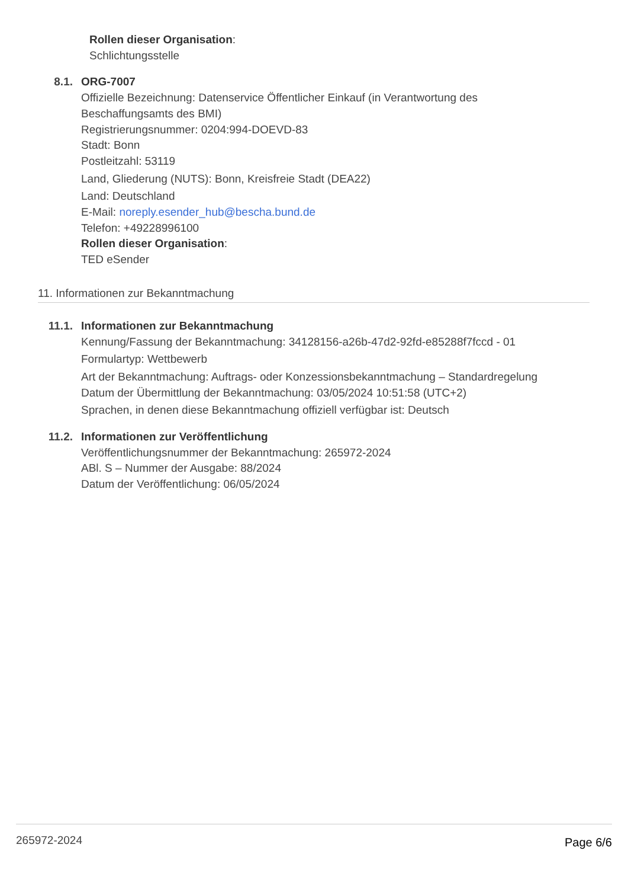Rollen dieser Organisation:
Schlichtungsstelle
8.1. ORG-7007
Offizielle Bezeichnung: Datenservice Öffentlicher Einkauf (in Verantwortung des
Beschaffungsamts des BMI)
Registrierungsnummer: 0204:994-DOEVD-83
Stadt: Bonn
Postleitzahl: 53119
Land, Gliederung (NUTS): Bonn, Kreisfreie Stadt (DEA22)
Land: Deutschland
E-Mail: noreply.esender_hub@bescha.bund.de
Telefon: +49228996100
Rollen dieser Organisation:
TED eSender
11. Informationen zur Bekanntmachung
11.1. Informationen zur Bekanntmachung
Kennung/Fassung der Bekanntmachung: 34128156-a26b-47d2-92fd-e85288f7fccd - 01
Formulartyp: Wettbewerb
Art der Bekanntmachung: Auftrags- oder Konzessionsbekanntmachung – Standardregelung
Datum der Übermittlung der Bekanntmachung: 03/05/2024 10:51:58 (UTC+2)
Sprachen, in denen diese Bekanntmachung offiziell verfügbar ist: Deutsch
11.2. Informationen zur Veröffentlichung
Veröffentlichungsnummer der Bekanntmachung: 265972-2024
ABl. S – Nummer der Ausgabe: 88/2024
Datum der Veröffentlichung: 06/05/2024
265972-2024 Page 6/6